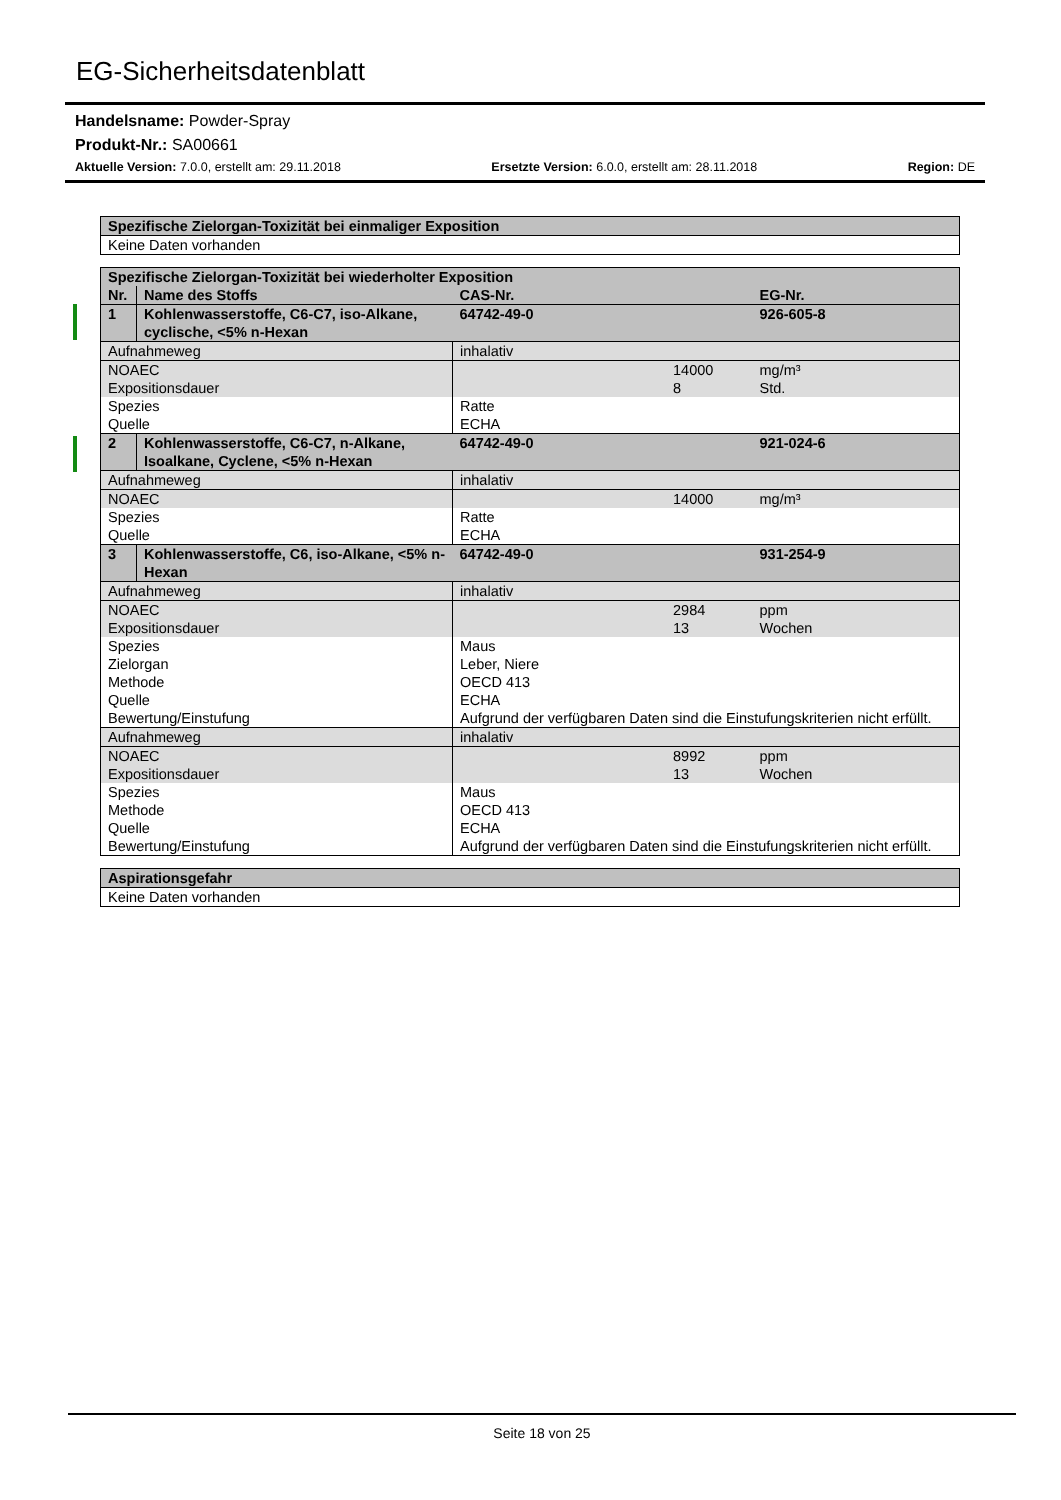EG-Sicherheitsdatenblatt
Handelsname: Powder-Spray
Produkt-Nr.: SA00661
Aktuelle Version: 7.0.0, erstellt am: 29.11.2018 Ersetzte Version: 6.0.0, erstellt am: 28.11.2018 Region: DE
| Spezifische Zielorgan-Toxizität bei einmaliger Exposition |
| Keine Daten vorhanden |
| Spezifische Zielorgan-Toxizität bei wiederholter Exposition | | | |
| Nr. | Name des Stoffs | CAS-Nr. | EG-Nr. |
| 1 | Kohlenwasserstoffe, C6-C7, iso-Alkane, cyclische, <5% n-Hexan | 64742-49-0 | 926-605-8 |
| Aufnahmeweg | | inhalativ | |
| NOAEC Expositionsdauer | | 14000 8 | mg/m³ Std. |
| Spezies Quelle | | Ratte ECHA | |
| 2 | Kohlenwasserstoffe, C6-C7, n-Alkane, Isoalkane, Cyclene, <5% n-Hexan | 64742-49-0 | 921-024-6 |
| Aufnahmeweg | | inhalativ | |
| NOAEC | | 14000 | mg/m³ |
| Spezies Quelle | | Ratte ECHA | |
| 3 | Kohlenwasserstoffe, C6, iso-Alkane, <5% n-Hexan | 64742-49-0 | 931-254-9 |
| Aufnahmeweg | | inhalativ | |
| NOAEC Expositionsdauer | | 2984 13 | ppm Wochen |
| Spezies Zielorgan Methode Quelle Bewertung/Einstufung | | Maus Leber, Niere OECD 413 ECHA Aufgrund der verfügbaren Daten sind die Einstufungskriterien nicht erfüllt. | |
| Aufnahmeweg | | inhalativ | |
| NOAEC Expositionsdauer | | 8992 13 | ppm Wochen |
| Spezies Methode Quelle Bewertung/Einstufung | | Maus OECD 413 ECHA Aufgrund der verfügbaren Daten sind die Einstufungskriterien nicht erfüllt. | |
| Aspirationsgefahr |
| Keine Daten vorhanden |
Seite 18 von 25